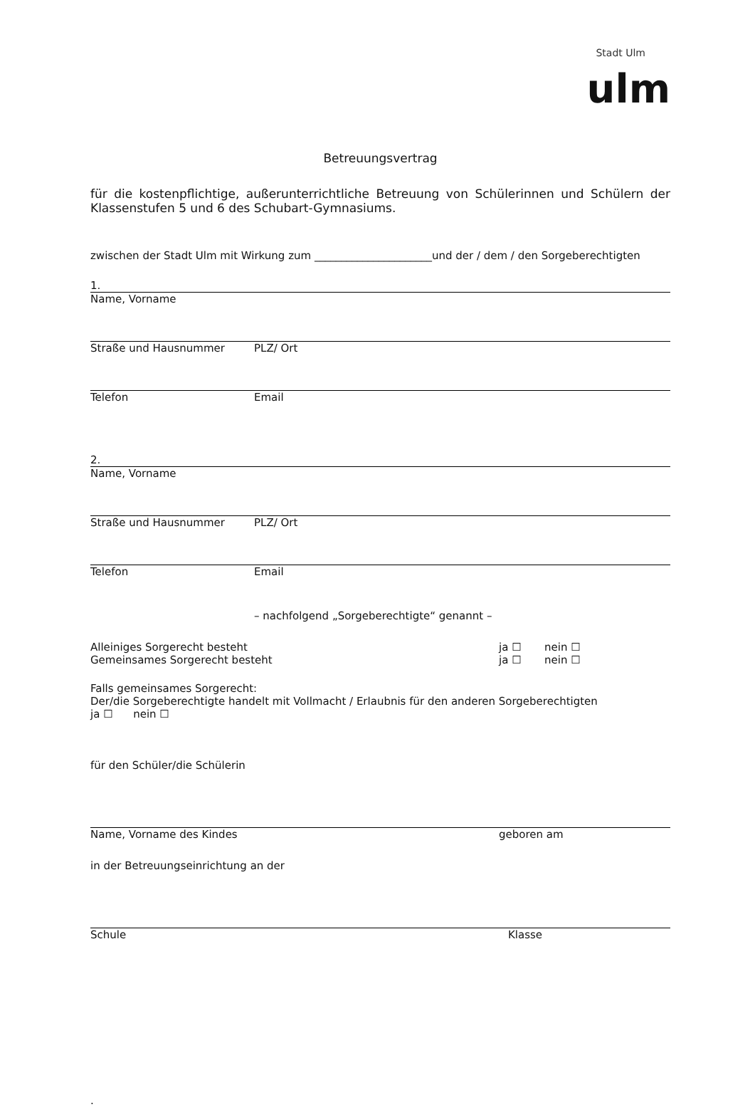Stadt Ulm
ulm
Betreuungsvertrag
für die kostenpflichtige, außerunterrichtliche Betreuung von Schülerinnen und Schülern der Klassenstufen 5 und 6 des Schubart-Gymnasiums.
zwischen der Stadt Ulm mit Wirkung zum ______________________und der / dem / den Sorgeberechtigten
1.
Name, Vorname
Straße und Hausnummer PLZ/ Ort
Telefon Email
2.
Name, Vorname
Straße und Hausnummer PLZ/ Ort
Telefon Email
– nachfolgend „Sorgeberechtigte“ genannt –
Alleiniges Sorgerecht besteht ja ☐ nein ☐
Gemeinsames Sorgerecht besteht ja ☐ nein ☐
Falls gemeinsames Sorgerecht:
Der/die Sorgeberechtigte handelt mit Vollmacht / Erlaubnis für den anderen Sorgeberechtigten
ja ☐ nein ☐
für den Schüler/die Schülerin
Name, Vorname des Kindes geboren am
in der Betreuungseinrichtung an der
Schule Klasse
.